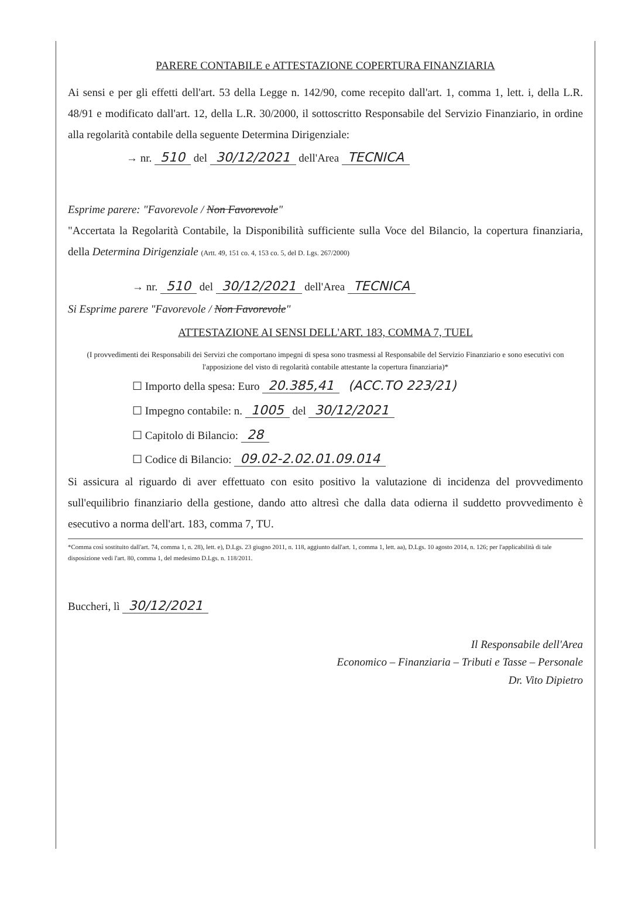PARERE CONTABILE e ATTESTAZIONE COPERTURA FINANZIARIA
Ai sensi e per gli effetti dell'art. 53 della Legge n. 142/90, come recepito dall'art. 1, comma 1, lett. i, della L.R. 48/91 e modificato dall'art. 12, della L.R. 30/2000, il sottoscritto Responsabile del Servizio Finanziario, in ordine alla regolarità contabile della seguente Determina Dirigenziale:
→ nr. 510 del 30/12/2021 dell'Area TECNICA
Esprime parere: "Favorevole / Non Favorevole"
"Accertata la Regolarità Contabile, la Disponibilità sufficiente sulla Voce del Bilancio, la copertura finanziaria, della Determina Dirigenziale (Artt. 49, 151 co. 4, 153 co. 5, del D. Lgs. 267/2000)
→ nr. 510 del 30/12/2021 dell'Area TECNICA
Si Esprime parere "Favorevole / Non Favorevole"
ATTESTAZIONE AI SENSI DELL'ART. 183, COMMA 7, TUEL
(I provvedimenti dei Responsabili dei Servizi che comportano impegni di spesa sono trasmessi al Responsabile del Servizio Finanziario e sono esecutivi con l'apposizione del visto di regolarità contabile attestante la copertura finanziaria)*
☐ Importo della spesa: Euro 20.385,41 (ACC.TO 223/21)
☐ Impegno contabile: n. 1005 del 30/12/2021
☐ Capitolo di Bilancio: 28
☐ Codice di Bilancio: 09.02-2.02.01.09.014
Si assicura al riguardo di aver effettuato con esito positivo la valutazione di incidenza del provvedimento sull'equilibrio finanziario della gestione, dando atto altresì che dalla data odierna il suddetto provvedimento è esecutivo a norma dell'art. 183, comma 7, TU.
*Comma così sostituito dall'art. 74, comma 1, n. 28), lett. e), D.Lgs. 23 giugno 2011, n. 118, aggiunto dall'art. 1, comma 1, lett. aa), D.Lgs. 10 agosto 2014, n. 126; per l'applicabilità di tale disposizione vedi l'art. 80, comma 1, del medesimo D.Lgs. n. 118/2011.
Buccheri, lì 30/12/2021
Il Responsabile dell'Area
Economico – Finanziaria – Tributi e Tasse – Personale
Dr. Vito Dipietro